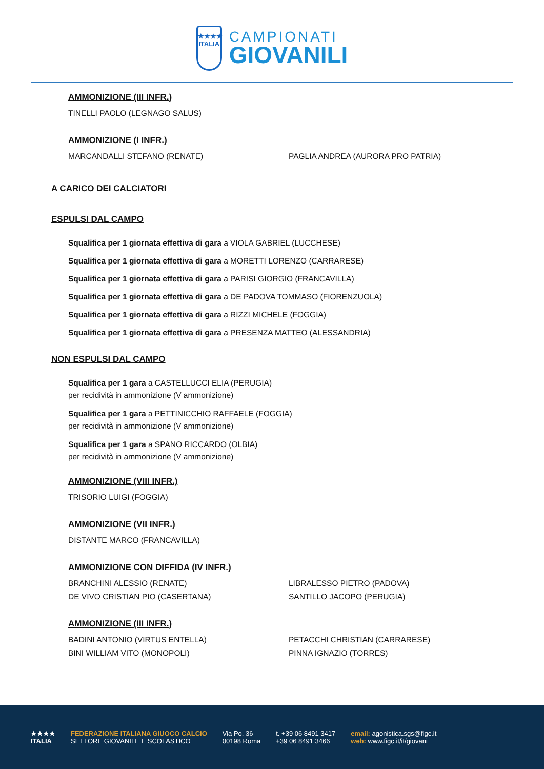★★★★
ITALIA
CAMPIONATI
GIOVANILI
AMMONIZIONE (III INFR.)
TINELLI PAOLO (LEGNAGO SALUS)
AMMONIZIONE (I INFR.)
MARCANDALLI STEFANO (RENATE) PAGLIA ANDREA (AURORA PRO PATRIA)
A CARICO DEI CALCIATORI
ESPULSI DAL CAMPO
Squalifica per 1 giornata effettiva di gara a VIOLA GABRIEL (LUCCHESE)
Squalifica per 1 giornata effettiva di gara a MORETTI LORENZO (CARRARESE)
Squalifica per 1 giornata effettiva di gara a PARISI GIORGIO (FRANCAVILLA)
Squalifica per 1 giornata effettiva di gara a DE PADOVA TOMMASO (FIORENZUOLA)
Squalifica per 1 giornata effettiva di gara a RIZZI MICHELE (FOGGIA)
Squalifica per 1 giornata effettiva di gara a PRESENZA MATTEO (ALESSANDRIA)
NON ESPULSI DAL CAMPO
Squalifica per 1 gara a CASTELLUCCI ELIA (PERUGIA)
per recidività in ammonizione (V ammonizione)
Squalifica per 1 gara a PETTINICCHIO RAFFAELE (FOGGIA)
per recidività in ammonizione (V ammonizione)
Squalifica per 1 gara a SPANO RICCARDO (OLBIA)
per recidività in ammonizione (V ammonizione)
AMMONIZIONE (VIII INFR.)
TRISORIO LUIGI (FOGGIA)
AMMONIZIONE (VII INFR.)
DISTANTE MARCO (FRANCAVILLA)
AMMONIZIONE CON DIFFIDA (IV INFR.)
BRANCHINI ALESSIO (RENATE) LIBRALESSO PIETRO (PADOVA)
DE VIVO CRISTIAN PIO (CASERTANA) SANTILLO JACOPO (PERUGIA)
AMMONIZIONE (III INFR.)
BADINI ANTONIO (VIRTUS ENTELLA) PETACCHI CHRISTIAN (CARRARESE)
BINI WILLIAM VITO (MONOPOLI) PINNA IGNAZIO (TORRES)
★★★★
ITALIA
FEDERAZIONE ITALIANA GIUOCO CALCIO
SETTORE GIOVANILE E SCOLASTICO
Via Po, 36
00198 Roma
t. +39 06 8491 3417
+39 06 8491 3466
email: agonistica.sgs@figc.it
web: www.figc.it/it/giovani